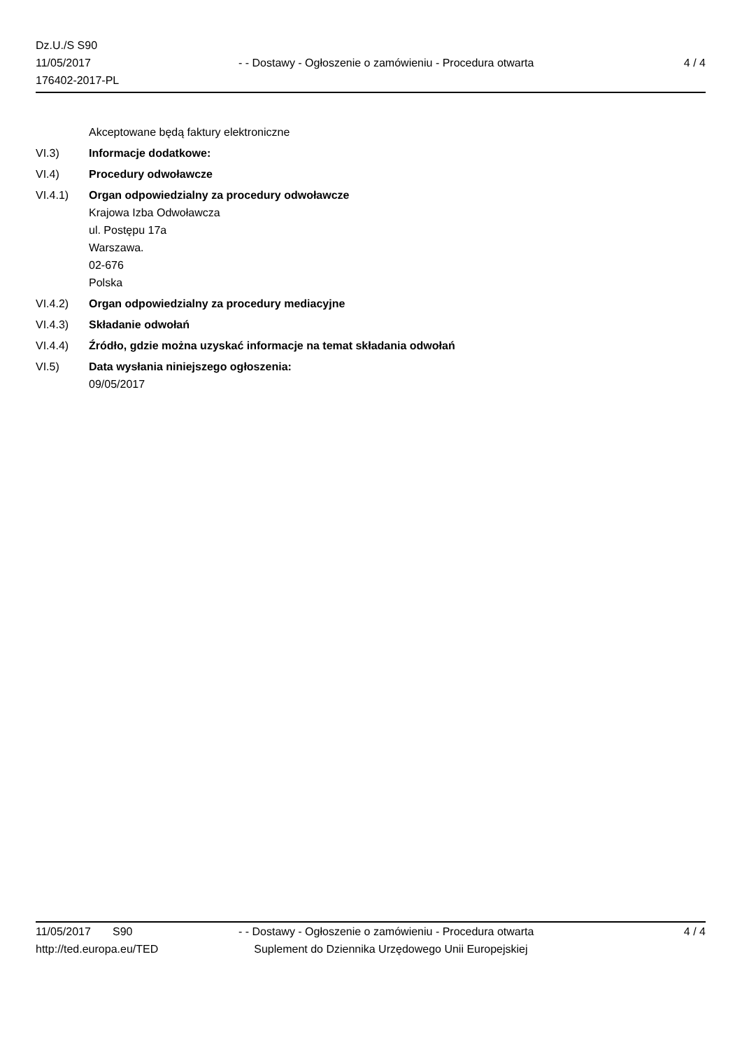Dz.U./S S90
11/05/2017
176402-2017-PL
- - Dostawy - Ogłoszenie o zamówieniu - Procedura otwarta
4 / 4
Akceptowane będą faktury elektroniczne
VI.3) Informacje dodatkowe:
VI.4) Procedury odwoławcze
VI.4.1) Organ odpowiedzialny za procedury odwoławcze
Krajowa Izba Odwoławcza
ul. Postępu 17a
Warszawa.
02-676
Polska
VI.4.2) Organ odpowiedzialny za procedury mediacyjne
VI.4.3) Składanie odwołań
VI.4.4) Źródło, gdzie można uzyskać informacje na temat składania odwołań
VI.5) Data wysłania niniejszego ogłoszenia:
09/05/2017
11/05/2017 S90
http://ted.europa.eu/TED
- - Dostawy - Ogłoszenie o zamówieniu - Procedura otwarta
Suplement do Dziennika Urzędowego Unii Europejskiej
4 / 4